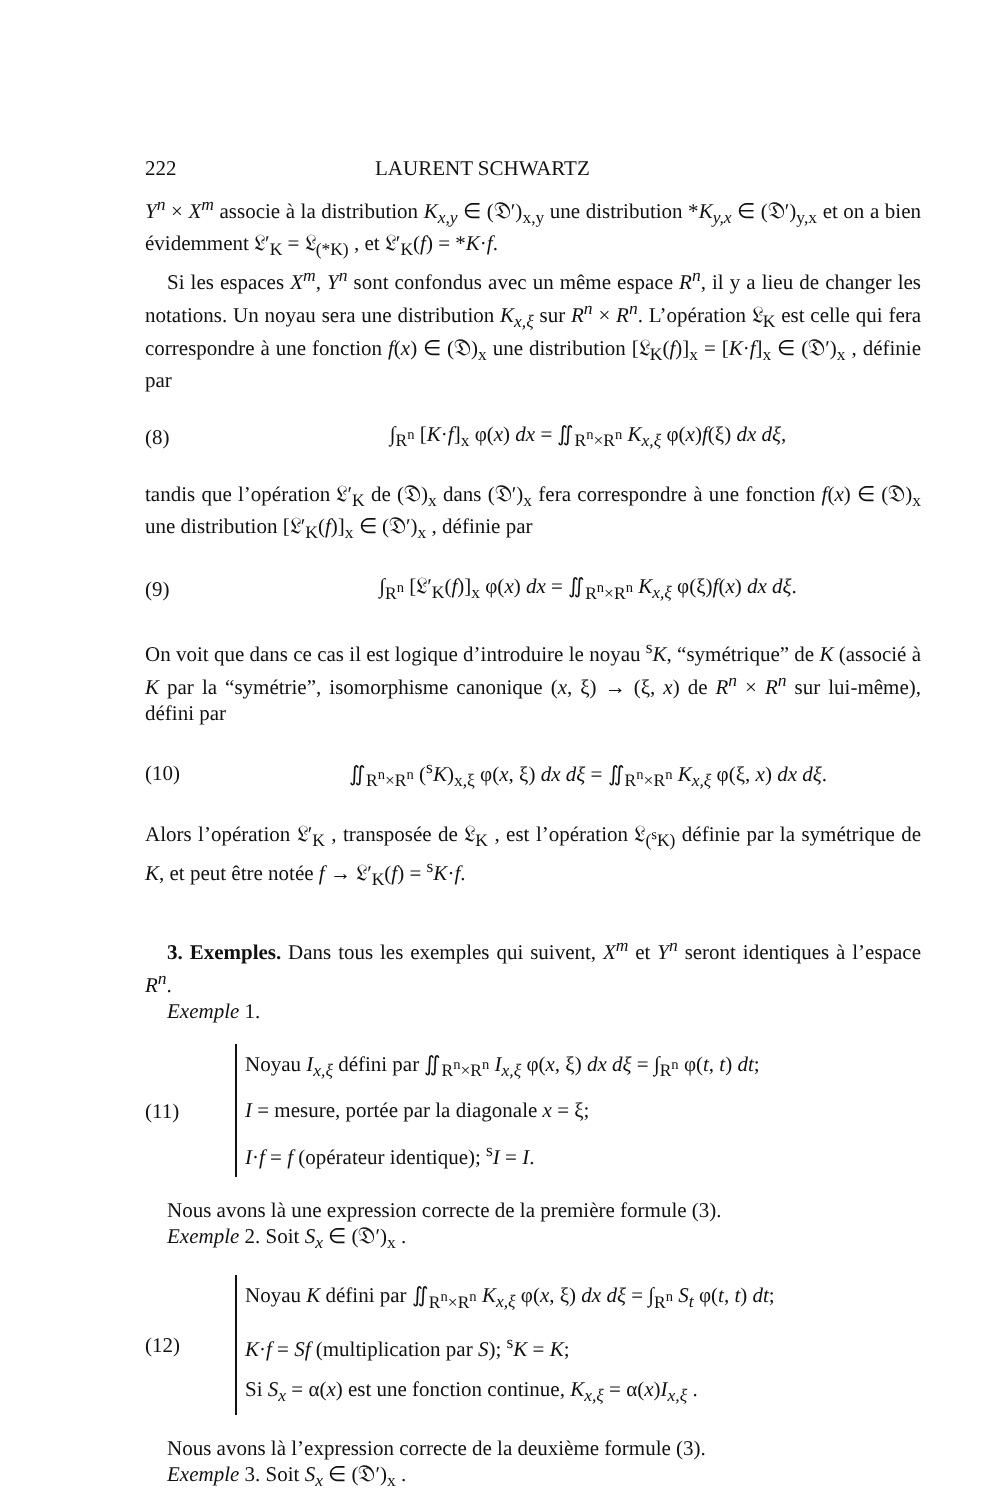222 LAURENT SCHWARTZ
Y<sup>n</sup> × X<sup>m</sup> associe à la distribution K<sub>x,y</sub> ∈ (𝔇′)<sub>x,y</sub> une distribution *K<sub>y,x</sub> ∈ (𝔇′)<sub>y,x</sub> et on a bien évidemment 𝔏′<sub>K</sub> = 𝔏<sub>(*K)</sub> , et 𝔏′<sub>K</sub>(f) = *K·f.
Si les espaces X<sup>m</sup>, Y<sup>n</sup> sont confondus avec un même espace R<sup>n</sup>, il y a lieu de changer les notations. Un noyau sera une distribution K<sub>x,ξ</sub> sur R<sup>n</sup> × R<sup>n</sup>. L’opération 𝔏<sub>K</sub> est celle qui fera correspondre à une fonction f(x) ∈ (𝔇)<sub>x</sub> une distribution [𝔏<sub>K</sub>(f)]<sub>x</sub> = [K·f]<sub>x</sub> ∈ (𝔇′)<sub>x</sub> , définie par
(8) ∫<sub>R<sup>n</sup></sub> [K·f]<sub>x</sub> φ(x) dx = ∬<sub>R<sup>n</sup>×R<sup>n</sup></sub> K<sub>x,ξ</sub> φ(x)f(ξ) dx dξ,
tandis que l’opération 𝔏′<sub>K</sub> de (𝔇)<sub>x</sub> dans (𝔇′)<sub>x</sub> fera correspondre à une fonction f(x) ∈ (𝔇)<sub>x</sub> une distribution [𝔏′<sub>K</sub>(f)]<sub>x</sub> ∈ (𝔇′)<sub>x</sub> , définie par
(9) ∫<sub>R<sup>n</sup></sub> [𝔏′<sub>K</sub>(f)]<sub>x</sub> φ(x) dx = ∬<sub>R<sup>n</sup>×R<sup>n</sup></sub> K<sub>x,ξ</sub> φ(ξ)f(x) dx dξ.
On voit que dans ce cas il est logique d’introduire le noyau <sup>s</sup>K, “symétrique” de K (associé à K par la “symétrie”, isomorphisme canonique (x, ξ) → (ξ, x) de R<sup>n</sup> × R<sup>n</sup> sur lui-même), défini par
(10) ∬<sub>R<sup>n</sup>×R<sup>n</sup></sub> (<sup>s</sup>K)<sub>x,ξ</sub> φ(x, ξ) dx dξ = ∬<sub>R<sup>n</sup>×R<sup>n</sup></sub> K<sub>x,ξ</sub> φ(ξ, x) dx dξ.
Alors l’opération 𝔏′<sub>K</sub> , transposée de 𝔏<sub>K</sub> , est l’opération 𝔏<sub>(<sup>s</sup>K)</sub> définie par la symétrique de K, et peut être notée f → 𝔏′<sub>K</sub>(f) = <sup>s</sup>K·f.
3. Exemples. Dans tous les exemples qui suivent, X<sup>m</sup> et Y<sup>n</sup> seront identiques à l’espace R<sup>n</sup>.
Exemple 1.
(11)
Noyau I<sub>x,ξ</sub> défini par ∬<sub>R<sup>n</sup>×R<sup>n</sup></sub> I<sub>x,ξ</sub> φ(x, ξ) dx dξ = ∫<sub>R<sup>n</sup></sub> φ(t, t) dt;
I = mesure, portée par la diagonale x = ξ;
I·f = f (opérateur identique); <sup>s</sup>I = I.
Nous avons là une expression correcte de la première formule (3).
Exemple 2. Soit S<sub>x</sub> ∈ (𝔇′)<sub>x</sub> .
(12)
Noyau K défini par ∬<sub>R<sup>n</sup>×R<sup>n</sup></sub> K<sub>x,ξ</sub> φ(x, ξ) dx dξ = ∫<sub>R<sup>n</sup></sub> S<sub>t</sub> φ(t, t) dt;
K·f = Sf (multiplication par S); <sup>s</sup>K = K;
Si S<sub>x</sub> = α(x) est une fonction continue, K<sub>x,ξ</sub> = α(x)I<sub>x,ξ</sub> .
Nous avons là l’expression correcte de la deuxième formule (3).
Exemple 3. Soit S<sub>x</sub> ∈ (𝔇′)<sub>x</sub> .